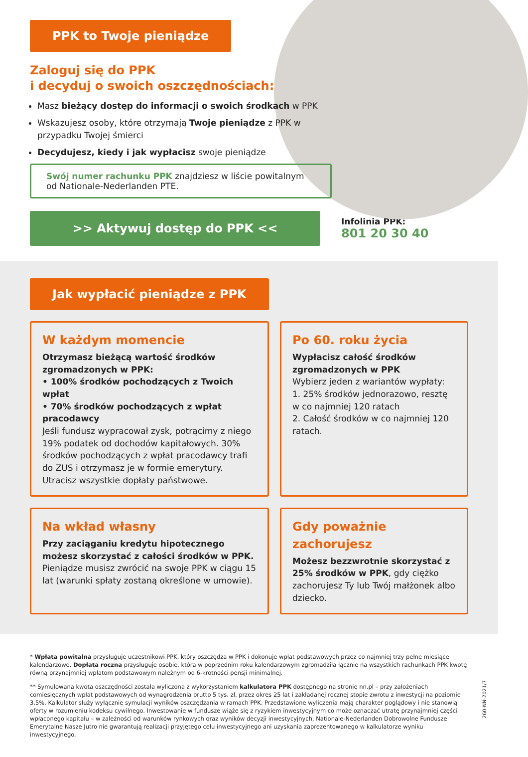PPK to Twoje pieniądze
Zaloguj się do PPK
i decyduj o swoich oszczędnościach:
Masz bieżący dostęp do informacji o swoich środkach w PPK
Wskazujesz osoby, które otrzymają Twoje pieniądze z PPK w przypadku Twojej śmierci
Decydujesz, kiedy i jak wypłacisz swoje pieniądze
Swój numer rachunku PPK znajdziesz w liście powitalnym od Nationale-Nederlanden PTE.
>> Aktywuj dostęp do PPK <<
Infolinia PPK:
801 20 30 40
Jak wypłacić pieniądze z PPK
W każdym momencie
Otrzymasz bieżącą wartość środków zgromadzonych w PPK:
• 100% środków pochodzących z Twoich wpłat
• 70% środków pochodzących z wpłat pracodawcy
Jeśli fundusz wypracował zysk, potrącimy z niego 19% podatek od dochodów kapitałowych. 30% środków pochodzących z wpłat pracodawcy trafi do ZUS i otrzymasz je w formie emerytury. Utracisz wszystkie dopłaty państwowe.
Po 60. roku życia
Wypłacisz całość środków zgromadzonych w PPK
Wybierz jeden z wariantów wypłaty:
1. 25% środków jednorazowo, resztę w co najmniej 120 ratach
2. Całość środków w co najmniej 120 ratach.
Na wkład własny
Przy zaciąganiu kredytu hipotecznego możesz skorzystać z całości środków w PPK. Pieniądze musisz zwrócić na swoje PPK w ciągu 15 lat (warunki spłaty zostaną określone w umowie).
Gdy poważnie zachorujesz
Możesz bezzwrotnie skorzystać z 25% środków w PPK, gdy ciężko zachorujesz Ty lub Twój małżonek albo dziecko.
* Wpłata powitalna przysługuje uczestnikowi PPK, który oszczędza w PPK i dokonuje wpłat podstawowych przez co najmniej trzy pełne miesiące kalendarzowe. Dopłata roczna przysługuje osobie, która w poprzednim roku kalendarzowym zgromadziła łącznie na wszystkich rachunkach PPK kwotę równą przynajmniej wpłatom podstawowym należnym od 6-krotności pensji minimalnej.
** Symulowana kwota oszczędności została wyliczona z wykorzystaniem kalkulatora PPK dostępnego na stronie nn.pl – przy założeniach comiesięcznych wpłat podstawowych od wynagrodzenia brutto 5 tys. zł, przez okres 25 lat i zakładanej rocznej stopie zwrotu z inwestycji na poziomie 3,5%. Kalkulator służy wyłącznie symulacji wyników oszczędzania w ramach PPK. Przedstawione wyliczenia mają charakter poglądowy i nie stanowią oferty w rozumieniu kodeksu cywilnego. Inwestowanie w fundusze wiąże się z ryzykiem inwestycyjnym co może oznaczać utratę przynajmniej części wpłaconego kapitału – w zależności od warunków rynkowych oraz wyników decyzji inwestycyjnych. Nationale-Nederlanden Dobrowolne Fundusze Emerytalne Nasze Jutro nie gwarantują realizacji przyjętego celu inwestycyjnego ani uzyskania zaprezentowanego w kalkulatorze wyniku inwestycyjnego.
260-NN-2021/7